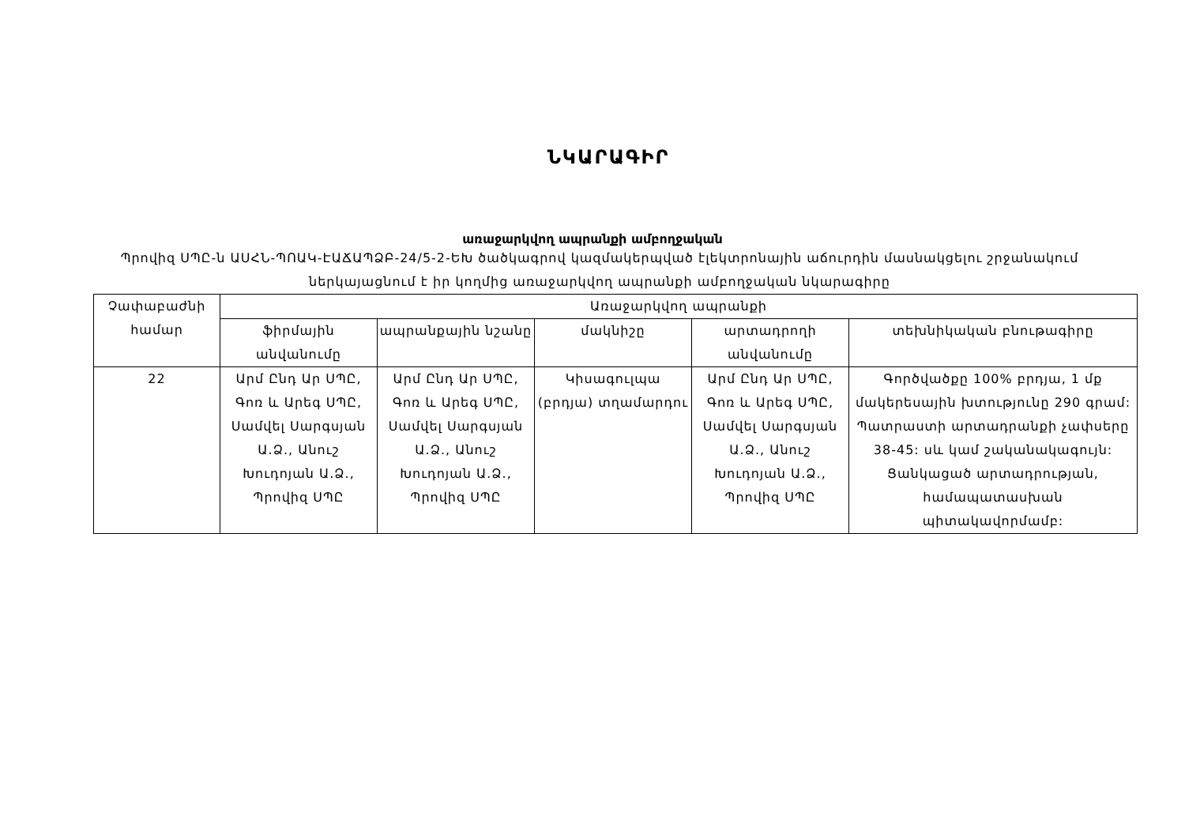ՆԿԱՐԱԳԻՐ
առաջարկվող ապրանքի ամբողջական
Պրովիզ ՍՊԸ-ն ԱՍՀՆ-ՊՈԱԿ-ԷԱՃԱՊՁԲ-24/5-2-ԵԽ ծածկագրով կազմակերպված էլեկտրոնային աճուրդին մասնակցելու շրջանակում ներկայացնում է իր կողմից առաջարկվող ապրանքի ամբողջական նկարագիրը
| Չափաբաժնի համար | Առաջարկվող ապրանքի | | | | |
| --- | --- | --- | --- | --- | --- |
| | ֆիրմային անվանումը | ապրանքային նշանը | մակնիշը | արտադրողի անվանումը | տեխնիկական բնութագիրը |
| 22 | Արմ Ընդ Ար ՍՊԸ, Գոռ և Արեգ ՍՊԸ, Սամվել Սարգսյան Ա.Ձ., Անուշ Խուդոյան Ա.Ձ., Պրովիզ ՍՊԸ | Արմ Ընդ Ար ՍՊԸ, Գոռ և Արեգ ՍՊԸ, Սամվել Սարգսյան Ա.Ձ., Անուշ Խուդոյան Ա.Ձ., Պրովիզ ՍՊԸ | Կիսագուլպա (բրդյա) տղամարդու | Արմ Ընդ Ար ՍՊԸ, Գոռ և Արեգ ՍՊԸ, Սամվել Սարգսյան Ա.Ձ., Անուշ Խուդոյան Ա.Ձ., Պրովիզ ՍՊԸ | Գործվածքը 100% բրդյա, 1 մք մակերեսային խտությունը 290 գրամ: Պատրաստի արտադրանքի չափսերը 38-45: սև կամ շականակագույն: Ցանկացած արտադրության, համապատասխան պիտակավորմամբ: |